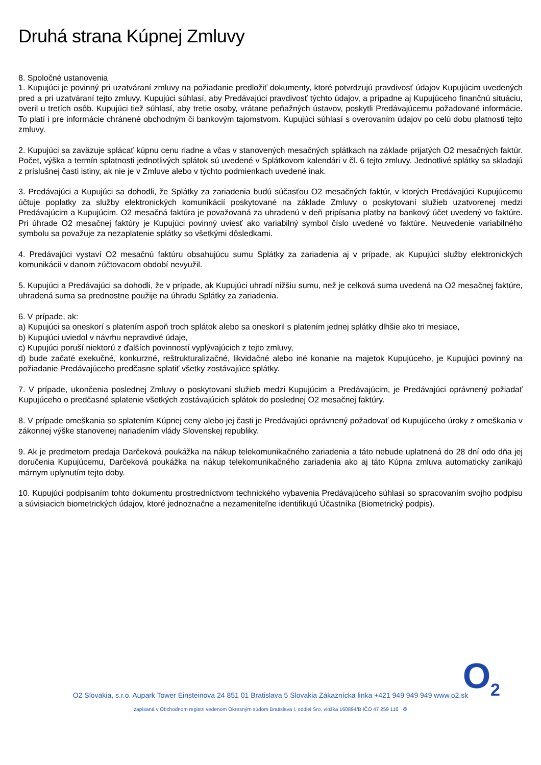Druhá strana Kúpnej Zmluvy
8. Spoločné ustanovenia
1. Kupujúci je povinný pri uzatváraní zmluvy na požiadanie predložiť dokumenty, ktoré potvrdzujú pravdivosť údajov Kupujúcim uvedených pred a pri uzatváraní tejto zmluvy. Kupujúci súhlasí, aby Predávajúci pravdivosť týchto údajov, a prípadne aj Kupujúceho finančnú situáciu, overil u tretích osôb. Kupujúci tiež súhlasí, aby tretie osoby, vrátane peňažných ústavov, poskytli Predávajúcemu požadované informácie. To platí i pre informácie chránené obchodným či bankovým tajomstvom. Kupujúci súhlasí s overovaním údajov po celú dobu platnosti tejto zmluvy.
2. Kupujúci sa zaväzuje splácať kúpnu cenu riadne a včas v stanovených mesačných splátkach na základe prijatých O2 mesačných faktúr. Počet, výška a termín splatnosti jednotlivých splátok sú uvedené v Splátkovom kalendári v čl. 6 tejto zmluvy. Jednotlivé splátky sa skladajú z príslušnej časti istiny, ak nie je v Zmluve alebo v týchto podmienkach uvedené inak.
3. Predávajúci a Kupujúci sa dohodli, že Splátky za zariadenia budú súčasťou O2 mesačných faktúr, v ktorých Predávajúci Kupujúcemu účtuje poplatky za služby elektronických komunikácií poskytované na základe Zmluvy o poskytovaní služieb uzatvorenej medzi Predávajúcim a Kupujúcim. O2 mesačná faktúra je považovaná za uhradenú v deň pripísania platby na bankový účet uvedený vo faktúre. Pri úhrade O2 mesačnej faktúry je Kupujúci povinný uviesť ako variabilný symbol číslo uvedené vo faktúre. Neuvedenie variabilného symbolu sa považuje za nezaplatenie splátky so všetkými dôsledkami.
4. Predávajúci vystaví O2 mesačnú faktúru obsahujúcu sumu Splátky za zariadenia aj v prípade, ak Kupujúci služby elektronických komunikácií v danom zúčtovacom období nevyužil.
5. Kupujúci a Predávajúci sa dohodli, že v prípade, ak Kupujúci uhradí nižšiu sumu, než je celková suma uvedená na O2 mesačnej faktúre, uhradená suma sa prednostne použije na úhradu Splátky za zariadenia.
6. V prípade, ak:
a) Kupujúci sa oneskorí s platením aspoň troch splátok alebo sa oneskoril s platením jednej splátky dlhšie ako tri mesiace,
b) Kupujúci uviedol v návrhu nepravdivé údaje,
c) Kupujúci poruší niektorú z ďalších povinností vyplývajúcich z tejto zmluvy,
d) bude začaté exekučné, konkurzné, reštrukturalizačné, likvidačné alebo iné konanie na majetok Kupujúceho, je Kupujúci povinný na požiadanie Predávajúceho predčasne splatiť všetky zostávajúce splátky.
7. V prípade, ukončenia poslednej Zmluvy o poskytovaní služieb medzi Kupujúcim a Predávajúcim, je Predávajúci oprávnený požiadať Kupujúceho o predčasné splatenie všetkých zostávajúcich splátok do poslednej O2 mesačnej faktúry.
8. V prípade omeškania so splatením Kúpnej ceny alebo jej časti je Predávajúci oprávnený požadovať od Kupujúceho úroky z omeškania v zákonnej výške stanovenej nariadením vlády Slovenskej republiky.
9. Ak je predmetom predaja Darčeková poukážka na nákup telekomunikačného zariadenia a táto nebude uplatnená do 28 dní odo dňa jej doručenia Kupujúcemu, Darčeková poukážka na nákup telekomunikačného zariadenia ako aj táto Kúpna zmluva automaticky zanikajú márnym uplynutím tejto doby.
10. Kupujúci podpísaním tohto dokumentu prostredníctvom technického vybavenia Predávajúceho súhlasí so spracovaním svojho podpisu a súvisiacich biometrických údajov, ktoré jednoznačne a nezameniteľne identifikujú Účastníka (Biometrický podpis).
O<sub>2</sub>
O2 Slovakia, s.r.o. Aupark Tower Einsteinova 24 851 01 Bratislava 5 Slovakia Zákaznícka linka +421 949 949 949 www.o2.sk
zapísaná v Obchodnom registri vedenom Okresným súdom Bratislava I, oddiel Sro, vložka 160894/B IČO 47 259 116 ♻